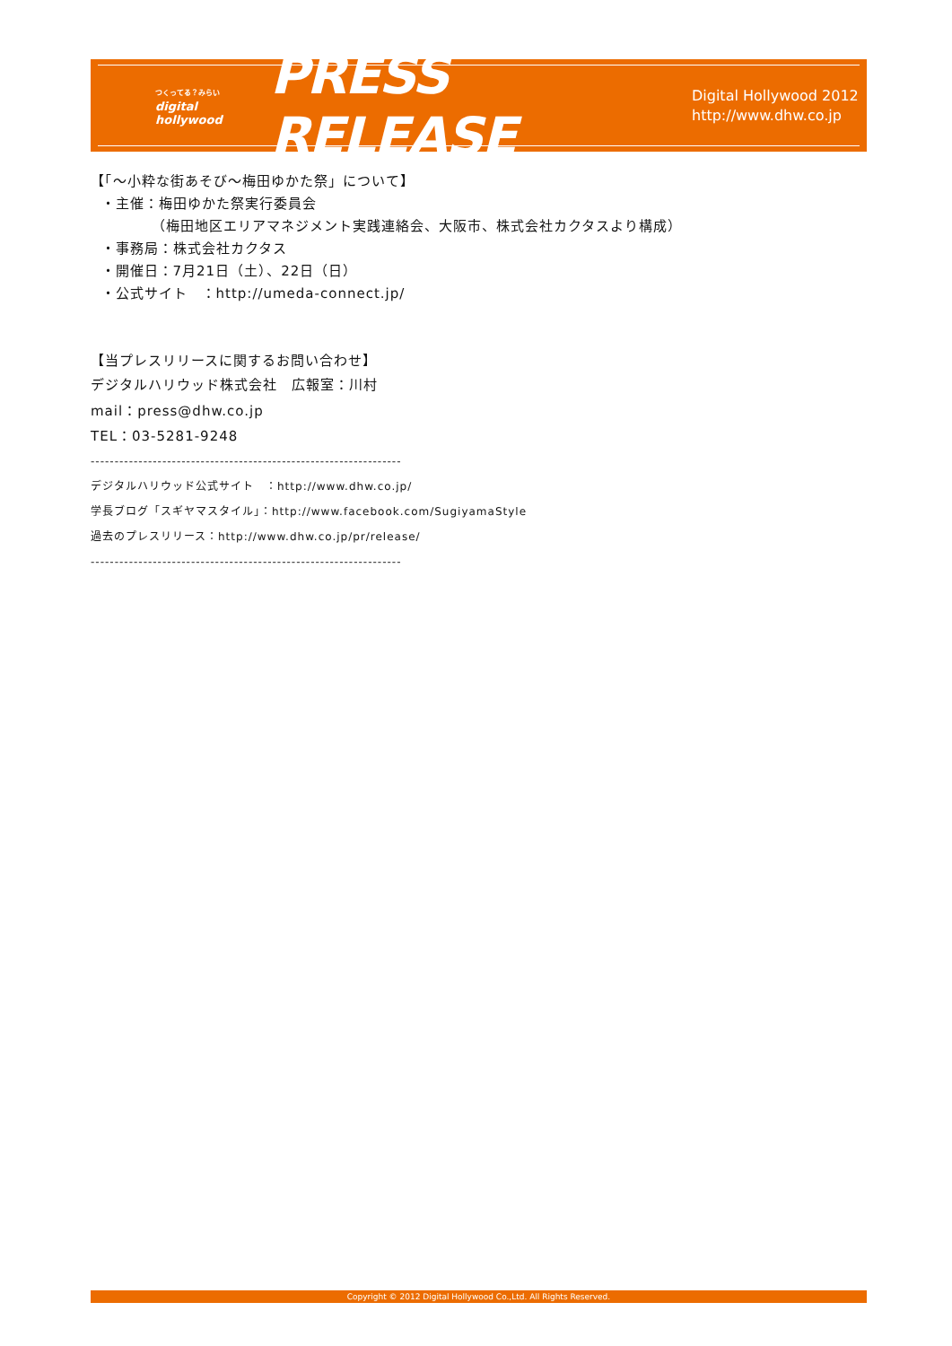つくってる？みらい
digital
hollywood
PRESS RELEASE
Digital Hollywood 2012
http://www.dhw.co.jp
【「～小粋な街あそび～梅田ゆかた祭」について】
・主催：梅田ゆかた祭実行委員会
（梅田地区エリアマネジメント実践連絡会、大阪市、株式会社カクタスより構成）
・事務局：株式会社カクタス
・開催日：7月21日（土）、22日（日）
・公式サイト　：http://umeda-connect.jp/
【当プレスリリースに関するお問い合わせ】
デジタルハリウッド株式会社　広報室：川村
mail：press@dhw.co.jp
TEL：03-5281-9248
-----------------------------------------------------------------
デジタルハリウッド公式サイト　：http://www.dhw.co.jp/
学長ブログ「スギヤマスタイル」：http://www.facebook.com/SugiyamaStyle
過去のプレスリリース：http://www.dhw.co.jp/pr/release/
-----------------------------------------------------------------
Copyright © 2012 Digital Hollywood Co.,Ltd. All Rights Reserved.